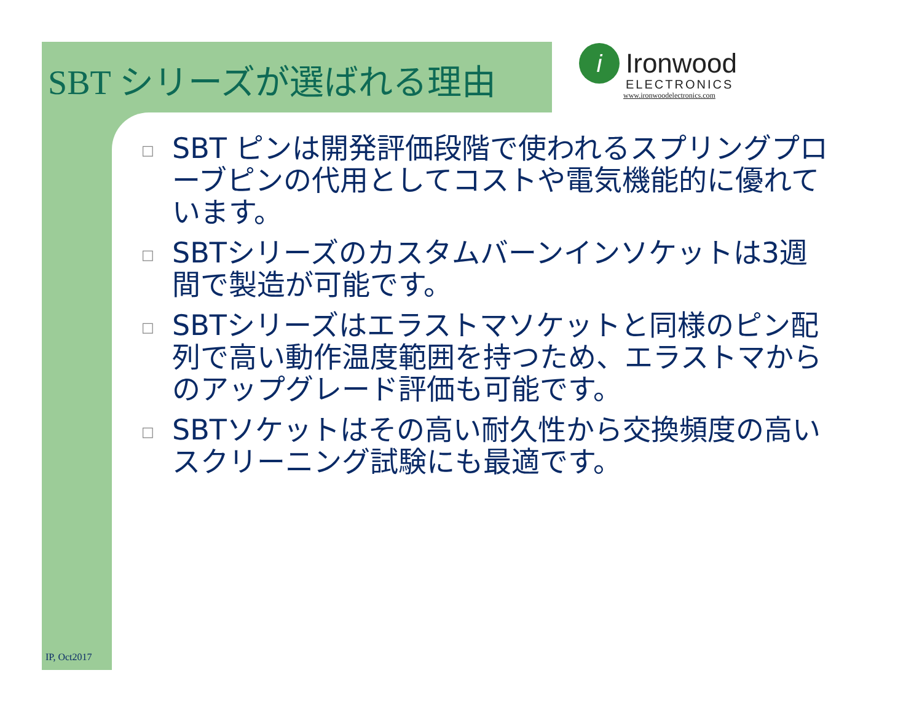SBT シリーズが選ばれる理由
i Ironwood
ELECTRONICS
www.ironwoodelectronics.com
□ SBT ピンは開発評価段階で使われるスプリングプローブピンの代用としてコストや電気機能的に優れています。
□ SBTシリーズのカスタムバーンインソケットは3週間で製造が可能です。
□ SBTシリーズはエラストマソケットと同様のピン配列で高い動作温度範囲を持つため、エラストマからのアップグレード評価も可能です。
□ SBTソケットはその高い耐久性から交換頻度の高いスクリーニング試験にも最適です。
IP, Oct2017